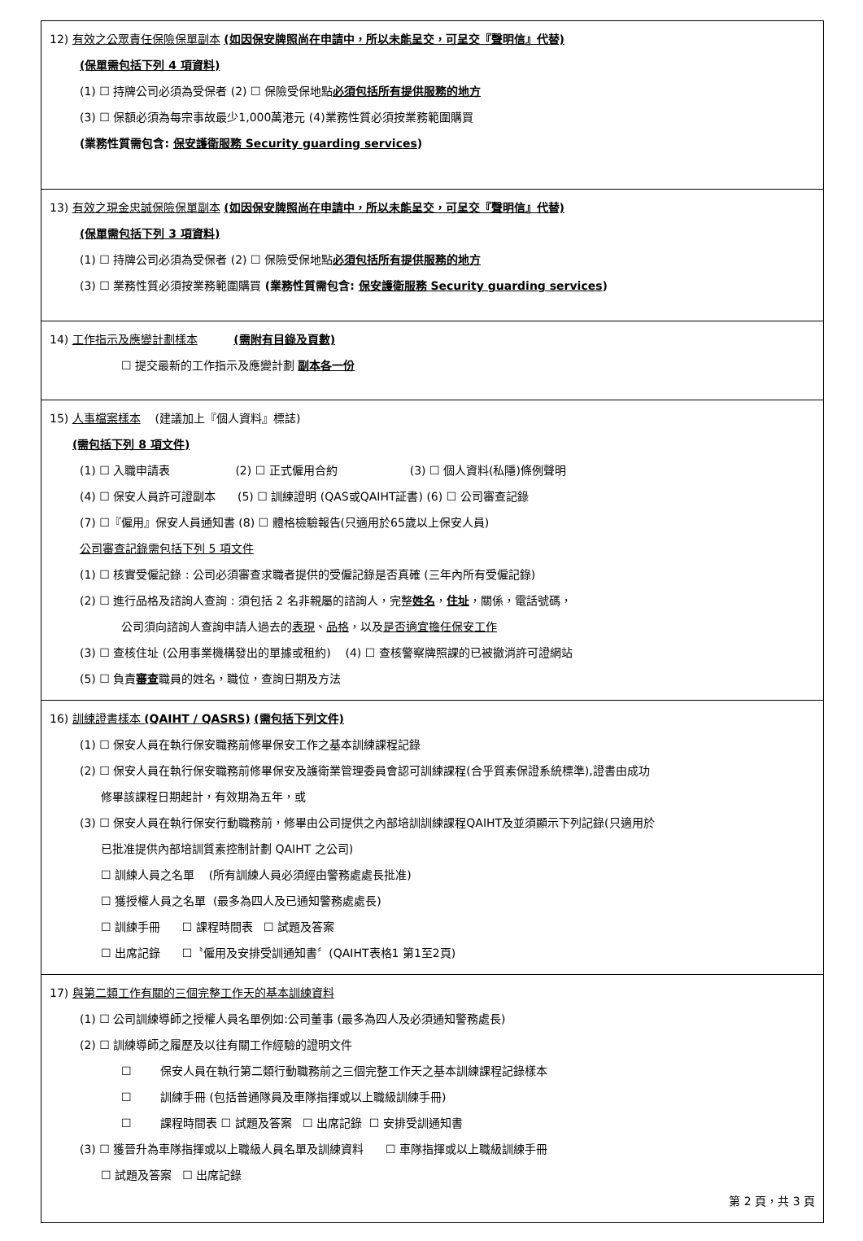12) 有效之公眾責任保險保單副本 (如因保安牌照尚在申請中，所以未能呈交，可呈交『聲明信』代替)
(保單需包括下列 4 項資料)
(1) ☐ 持牌公司必須為受保者 (2) ☐ 保險受保地點必須包括所有提供服務的地方
(3) ☐ 保額必須為每宗事故最少1,000萬港元 (4)業務性質必須按業務範圍購買
(業務性質需包含: 保安護衛服務 Security guarding services)
13) 有效之現金忠誠保險保單副本 (如因保安牌照尚在申請中，所以未能呈交，可呈交『聲明信』代替)
(保單需包括下列 3 項資料)
(1) ☐ 持牌公司必須為受保者 (2) ☐ 保險受保地點必須包括所有提供服務的地方
(3) ☐ 業務性質必須按業務範圍購買 (業務性質需包含: 保安護衛服務 Security guarding services)
14) 工作指示及應變計劃樣本 (需附有目錄及頁數)
☐ 提交最新的工作指示及應變計劃 副本各一份
15) 人事檔案樣本 (建議加上『個人資料』標誌)
(需包括下列 8 項文件)
(1) ☐ 入職申請表 (2) ☐ 正式僱用合約 (3) ☐ 個人資料(私隱)條例聲明
(4) ☐ 保安人員許可證副本 (5) ☐ 訓練證明 (QAS或QAIHT証書) (6) ☐ 公司審查記錄
(7) ☐『僱用』保安人員通知書 (8) ☐ 體格檢驗報告(只適用於65歲以上保安人員)
公司審查記錄需包括下列 5 項文件
(1) ☐ 核實受僱記錄 : 公司必須審查求職者提供的受僱記錄是否真確 (三年內所有受僱記錄)
(2) ☐ 進行品格及諮詢人查詢 : 須包括 2 名非親屬的諮詢人，完整姓名，住址，關係，電話號碼，
公司須向諮詢人查詢申請人過去的表現、品格，以及是否適宜擔任保安工作
(3) ☐ 查核住址 (公用事業機構發出的單據或租約) (4) ☐ 查核警察牌照課的已被撤消許可證網站
(5) ☐ 負責審查職員的姓名，職位，查詢日期及方法
16) 訓練證書樣本 (QAIHT / QASRS) (需包括下列文件)
(1) ☐ 保安人員在執行保安職務前修畢保安工作之基本訓練課程記錄
(2) ☐ 保安人員在執行保安職務前修畢保安及護衛業管理委員會認可訓練課程(合乎質素保證系統標準),證書由成功
修畢該課程日期起計，有效期為五年，或
(3) ☐ 保安人員在執行保安行動職務前，修畢由公司提供之內部培訓訓練課程QAIHT及並須顯示下列記錄(只適用於
已批准提供內部培訓質素控制計劃 QAIHT 之公司)
☐ 訓練人員之名單 (所有訓練人員必須經由警務處處長批准)
☐ 獲授權人員之名單 (最多為四人及已通知警務處處長)
☐ 訓練手冊 ☐ 課程時間表 ☐ 試題及答案
☐ 出席記錄 ☐〝僱用及安排受訓通知書〞(QAIHT表格1 第1至2頁)
17) 與第二類工作有關的三個完整工作天的基本訓練資料
(1) ☐ 公司訓練導師之授權人員名單例如:公司董事 (最多為四人及必須通知警務處長)
(2) ☐ 訓練導師之履歷及以往有關工作經驗的證明文件
☐ 保安人員在執行第二類行動職務前之三個完整工作天之基本訓練課程記錄樣本
☐ 訓練手冊 (包括普通隊員及車隊指揮或以上職級訓練手冊)
☐ 課程時間表 ☐ 試題及答案 ☐ 出席記錄 ☐ 安排受訓通知書
(3) ☐ 獲晉升為車隊指揮或以上職級人員名單及訓練資料 ☐ 車隊指揮或以上職級訓練手冊
☐ 試題及答案 ☐ 出席記錄
第 2 頁，共 3 頁